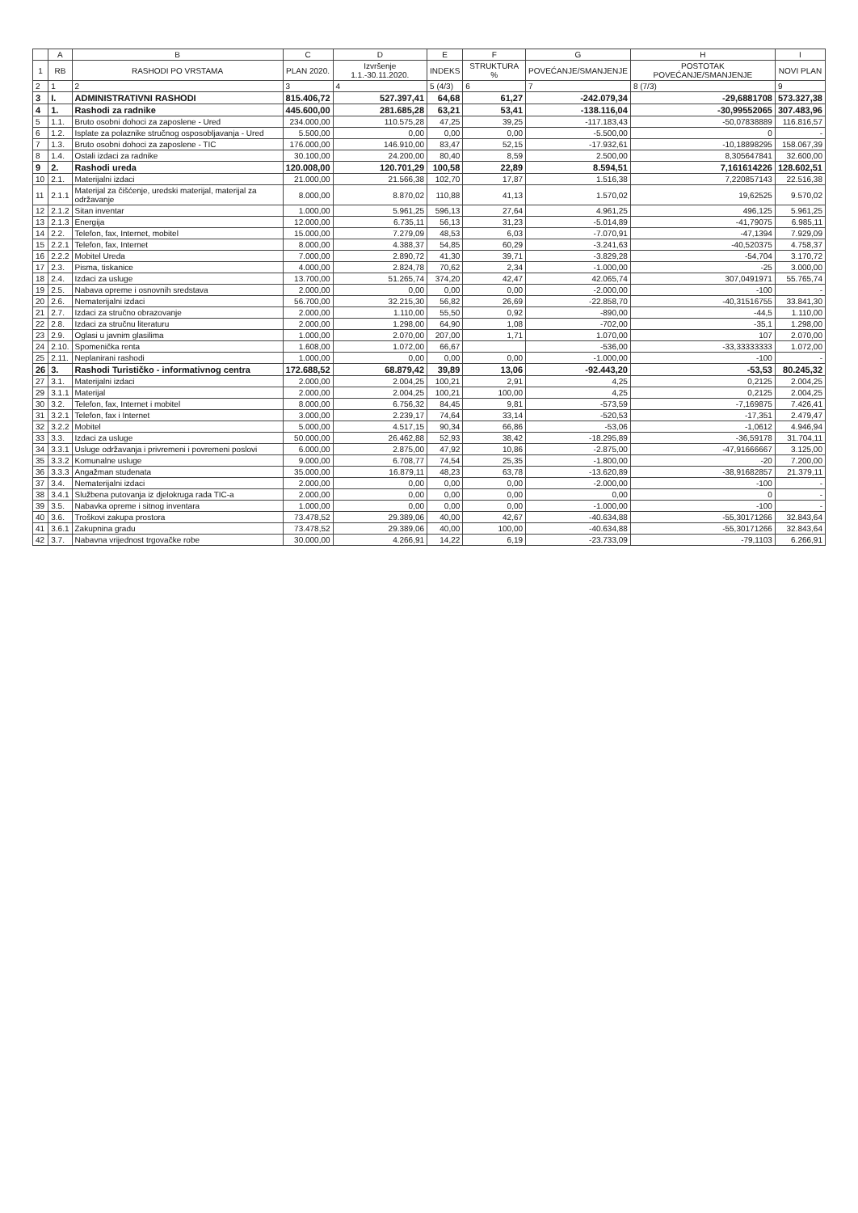| | A | B | C | D | E | F | G | H | I |
| --- | --- | --- | --- | --- | --- | --- | --- | --- | --- |
| 1 | RB | RASHODI PO VRSTAMA | PLAN 2020. | Izvršenje 1.1.-30.11.2020. | INDEKS | STRUKTURA % | POVEĆANJE/SMANJENJE | POSTOTAK POVEĆANJE/SMANJENJE | NOVI PLAN |
| 2 | 1 | 2 | 3 | 4 | 5 (4/3) | 6 | 7 | 8 (7/3) | 9 |
| 3 | I. | ADMINISTRATIVNI RASHODI | 815.406,72 | 527.397,41 | 64,68 | 61,27 | -242.079,34 | -29,6881708 | 573.327,38 |
| 4 | 1. | Rashodi za radnike | 445.600,00 | 281.685,28 | 63,21 | 53,41 | -138.116,04 | -30,99552065 | 307.483,96 |
| 5 | 1.1. | Bruto osobni dohoci za zaposlene - Ured | 234.000,00 | 110.575,28 | 47,25 | 39,25 | -117.183,43 | -50,07838889 | 116.816,57 |
| 6 | 1.2. | Isplate za polaznike stručnog osposobljavanja - Ured | 5.500,00 | 0,00 | 0,00 | 0,00 | -5.500,00 | 0 | - |
| 7 | 1.3. | Bruto osobni dohoci za zaposlene - TIC | 176.000,00 | 146.910,00 | 83,47 | 52,15 | -17.932,61 | -10,18898295 | 158.067,39 |
| 8 | 1.4. | Ostali izdaci za radnike | 30.100,00 | 24.200,00 | 80,40 | 8,59 | 2.500,00 | 8,305647841 | 32.600,00 |
| 9 | 2. | Rashodi ureda | 120.008,00 | 120.701,29 | 100,58 | 22,89 | 8.594,51 | 7,161614226 | 128.602,51 |
| 10 | 2.1. | Materijalni izdaci | 21.000,00 | 21.566,38 | 102,70 | 17,87 | 1.516,38 | 7,220857143 | 22.516,38 |
| 11 | 2.1.1 | Materijal za čišćenje, uredski materijal, materijal za održavanje | 8.000,00 | 8.870,02 | 110,88 | 41,13 | 1.570,02 | 19,62525 | 9.570,02 |
| 12 | 2.1.2 | Sitan inventar | 1.000,00 | 5.961,25 | 596,13 | 27,64 | 4.961,25 | 496,125 | 5.961,25 |
| 13 | 2.1.3 | Energija | 12.000,00 | 6.735,11 | 56,13 | 31,23 | -5.014,89 | -41,79075 | 6.985,11 |
| 14 | 2.2. | Telefon, fax, Internet, mobitel | 15.000,00 | 7.279,09 | 48,53 | 6,03 | -7.070,91 | -47,1394 | 7.929,09 |
| 15 | 2.2.1 | Telefon, fax, Internet | 8.000,00 | 4.388,37 | 54,85 | 60,29 | -3.241,63 | -40,520375 | 4.758,37 |
| 16 | 2.2.2 | Mobitel Ureda | 7.000,00 | 2.890,72 | 41,30 | 39,71 | -3.829,28 | -54,704 | 3.170,72 |
| 17 | 2.3. | Pisma, tiskanice | 4.000,00 | 2.824,78 | 70,62 | 2,34 | -1.000,00 | -25 | 3.000,00 |
| 18 | 2.4. | Izdaci za usluge | 13.700,00 | 51.265,74 | 374,20 | 42,47 | 42.065,74 | 307,0491971 | 55.765,74 |
| 19 | 2.5. | Nabava opreme i osnovnih sredstava | 2.000,00 | 0,00 | 0,00 | 0,00 | -2.000,00 | -100 | - |
| 20 | 2.6. | Nematerijalni izdaci | 56.700,00 | 32.215,30 | 56,82 | 26,69 | -22.858,70 | -40,31516755 | 33.841,30 |
| 21 | 2.7. | Izdaci za stručno obrazovanje | 2.000,00 | 1.110,00 | 55,50 | 0,92 | -890,00 | -44,5 | 1.110,00 |
| 22 | 2.8. | Izdaci za stručnu literaturu | 2.000,00 | 1.298,00 | 64,90 | 1,08 | -702,00 | -35,1 | 1.298,00 |
| 23 | 2.9. | Oglasi u javnim glasilima | 1.000,00 | 2.070,00 | 207,00 | 1,71 | 1.070,00 | 107 | 2.070,00 |
| 24 | 2.10. | Spomenička renta | 1.608,00 | 1.072,00 | 66,67 | | -536,00 | -33,33333333 | 1.072,00 |
| 25 | 2.11. | Neplanirani rashodi | 1.000,00 | 0,00 | 0,00 | 0,00 | -1.000,00 | -100 | - |
| 26 | 3. | Rashodi Turističko - informativnog centra | 172.688,52 | 68.879,42 | 39,89 | 13,06 | -92.443,20 | -53,53 | 80.245,32 |
| 27 | 3.1. | Materijalni izdaci | 2.000,00 | 2.004,25 | 100,21 | 2,91 | 4,25 | 0,2125 | 2.004,25 |
| 29 | 3.1.1 | Materijal | 2.000,00 | 2.004,25 | 100,21 | 100,00 | 4,25 | 0,2125 | 2.004,25 |
| 30 | 3.2. | Telefon, fax, Internet i mobitel | 8.000,00 | 6.756,32 | 84,45 | 9,81 | -573,59 | -7,169875 | 7.426,41 |
| 31 | 3.2.1 | Telefon, fax i Internet | 3.000,00 | 2.239,17 | 74,64 | 33,14 | -520,53 | -17,351 | 2.479,47 |
| 32 | 3.2.2 | Mobitel | 5.000,00 | 4.517,15 | 90,34 | 66,86 | -53,06 | -1,0612 | 4.946,94 |
| 33 | 3.3. | Izdaci za usluge | 50.000,00 | 26.462,88 | 52,93 | 38,42 | -18.295,89 | -36,59178 | 31.704,11 |
| 34 | 3.3.1 | Usluge održavanja i privremeni i povremeni poslovi | 6.000,00 | 2.875,00 | 47,92 | 10,86 | -2.875,00 | -47,91666667 | 3.125,00 |
| 35 | 3.3.2 | Komunalne usluge | 9.000,00 | 6.708,77 | 74,54 | 25,35 | -1.800,00 | -20 | 7.200,00 |
| 36 | 3.3.3 | Angažman studenata | 35.000,00 | 16.879,11 | 48,23 | 63,78 | -13.620,89 | -38,91682857 | 21.379,11 |
| 37 | 3.4. | Nematerijalni izdaci | 2.000,00 | 0,00 | 0,00 | 0,00 | -2.000,00 | -100 | - |
| 38 | 3.4.1 | Službena putovanja iz djelokruga rada TIC-a | 2.000,00 | 0,00 | 0,00 | 0,00 | 0,00 | 0 | - |
| 39 | 3.5. | Nabavka opreme i sitnog inventara | 1.000,00 | 0,00 | 0,00 | 0,00 | -1.000,00 | -100 | - |
| 40 | 3.6. | Troškovi zakupa prostora | 73.478,52 | 29.389,06 | 40,00 | 42,67 | -40.634,88 | -55,30171266 | 32.843,64 |
| 41 | 3.6.1 | Zakupnina gradu | 73.478,52 | 29.389,06 | 40,00 | 100,00 | -40.634,88 | -55,30171266 | 32.843,64 |
| 42 | 3.7. | Nabavna vrijednost trgovačke robe | 30.000,00 | 4.266,91 | 14,22 | 6,19 | -23.733,09 | -79,1103 | 6.266,91 |